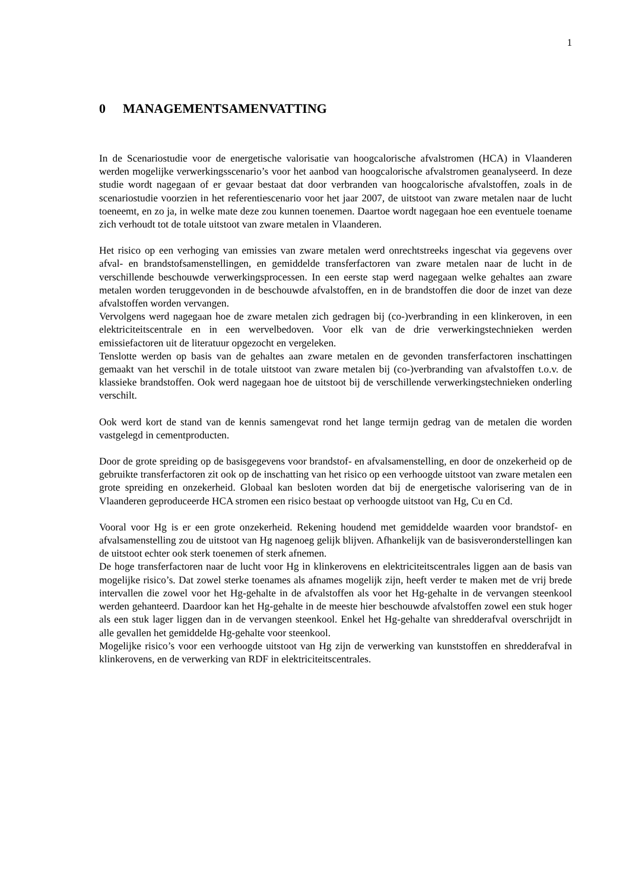1
0 MANAGEMENTSAMENVATTING
In de Scenariostudie voor de energetische valorisatie van hoogcalorische afvalstromen (HCA) in Vlaanderen werden mogelijke verwerkingsscenario’s voor het aanbod van hoogcalorische afvalstromen geanalyseerd. In deze studie wordt nagegaan of er gevaar bestaat dat door verbranden van hoogcalorische afvalstoffen, zoals in de scenariostudie voorzien in het referentiescenario voor het jaar 2007, de uitstoot van zware metalen naar de lucht toeneemt, en zo ja, in welke mate deze zou kunnen toenemen. Daartoe wordt nagegaan hoe een eventuele toename zich verhoudt tot de totale uitstoot van zware metalen in Vlaanderen.
Het risico op een verhoging van emissies van zware metalen werd onrechtstreeks ingeschat via gegevens over afval- en brandstofsamenstellingen, en gemiddelde transferfactoren van zware metalen naar de lucht in de verschillende beschouwde verwerkingsprocessen. In een eerste stap werd nagegaan welke gehaltes aan zware metalen worden teruggevonden in de beschouwde afvalstoffen, en in de brandstoffen die door de inzet van deze afvalstoffen worden vervangen.
Vervolgens werd nagegaan hoe de zware metalen zich gedragen bij (co-)verbranding in een klinkeroven, in een elektriciteitscentrale en in een wervelbedoven. Voor elk van de drie verwerkingstechnieken werden emissiefactoren uit de literatuur opgezocht en vergeleken.
Tenslotte werden op basis van de gehaltes aan zware metalen en de gevonden transferfactoren inschattingen gemaakt van het verschil in de totale uitstoot van zware metalen bij (co-)verbranding van afvalstoffen t.o.v. de klassieke brandstoffen. Ook werd nagegaan hoe de uitstoot bij de verschillende verwerkingstechnieken onderling verschilt.
Ook werd kort de stand van de kennis samengevat rond het lange termijn gedrag van de metalen die worden vastgelegd in cementproducten.
Door de grote spreiding op de basisgegevens voor brandstof- en afvalsamenstelling, en door de onzekerheid op de gebruikte transferfactoren zit ook op de inschatting van het risico op een verhoogde uitstoot van zware metalen een grote spreiding en onzekerheid. Globaal kan besloten worden dat bij de energetische valorisering van de in Vlaanderen geproduceerde HCA stromen een risico bestaat op verhoogde uitstoot van Hg, Cu en Cd.
Vooral voor Hg is er een grote onzekerheid. Rekening houdend met gemiddelde waarden voor brandstof- en afvalsamenstelling zou de uitstoot van Hg nagenoeg gelijk blijven. Afhankelijk van de basisveronderstellingen kan de uitstoot echter ook sterk toenemen of sterk afnemen.
De hoge transferfactoren naar de lucht voor Hg in klinkerovens en elektriciteitscentrales liggen aan de basis van mogelijke risico’s. Dat zowel sterke toenames als afnames mogelijk zijn, heeft verder te maken met de vrij brede intervallen die zowel voor het Hg-gehalte in de afvalstoffen als voor het Hg-gehalte in de vervangen steenkool werden gehanteerd. Daardoor kan het Hg-gehalte in de meeste hier beschouwde afvalstoffen zowel een stuk hoger als een stuk lager liggen dan in de vervangen steenkool. Enkel het Hg-gehalte van shredderafval overschrijdt in alle gevallen het gemiddelde Hg-gehalte voor steenkool.
Mogelijke risico’s voor een verhoogde uitstoot van Hg zijn de verwerking van kunststoffen en shredderafval in klinkerovens, en de verwerking van RDF in elektriciteitscentrales.